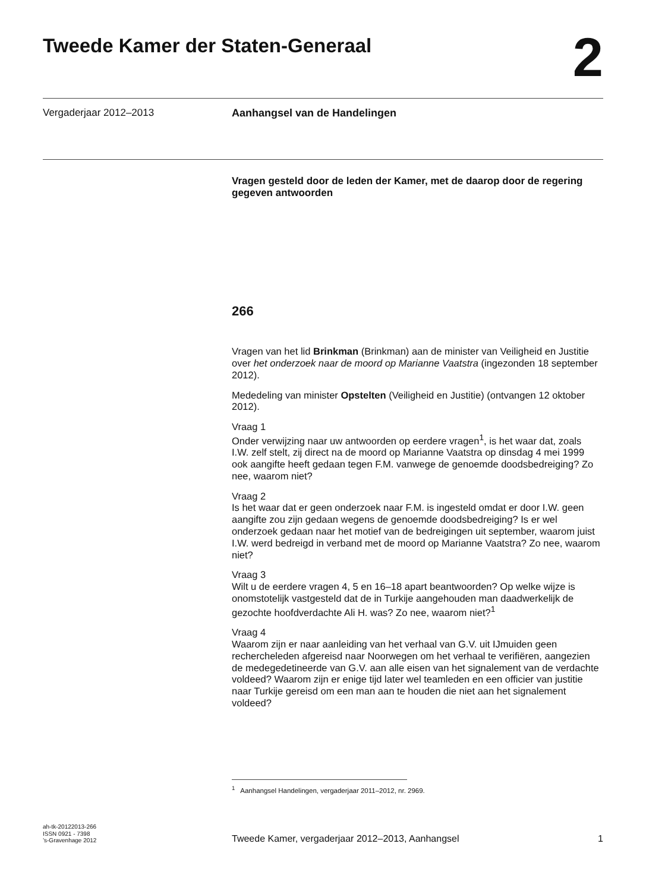Tweede Kamer der Staten-Generaal
2
Vergaderjaar 2012–2013 Aanhangsel van de Handelingen
Vragen gesteld door de leden der Kamer, met de daarop door de regering gegeven antwoorden
266
Vragen van het lid Brinkman (Brinkman) aan de minister van Veiligheid en Justitie over het onderzoek naar de moord op Marianne Vaatstra (ingezonden 18 september 2012).
Mededeling van minister Opstelten (Veiligheid en Justitie) (ontvangen 12 oktober 2012).
Vraag 1
Onder verwijzing naar uw antwoorden op eerdere vragen<sup>1</sup>, is het waar dat, zoals I.W. zelf stelt, zij direct na de moord op Marianne Vaatstra op dinsdag 4 mei 1999 ook aangifte heeft gedaan tegen F.M. vanwege de genoemde doodsbedreiging? Zo nee, waarom niet?
Vraag 2
Is het waar dat er geen onderzoek naar F.M. is ingesteld omdat er door I.W. geen aangifte zou zijn gedaan wegens de genoemde doodsbedreiging? Is er wel onderzoek gedaan naar het motief van de bedreigingen uit september, waarom juist I.W. werd bedreigd in verband met de moord op Marianne Vaatstra? Zo nee, waarom niet?
Vraag 3
Wilt u de eerdere vragen 4, 5 en 16–18 apart beantwoorden? Op welke wijze is onomstotelijk vastgesteld dat de in Turkije aangehouden man daadwerkelijk de gezochte hoofdverdachte Ali H. was? Zo nee, waarom niet?<sup>1</sup>
Vraag 4
Waarom zijn er naar aanleiding van het verhaal van G.V. uit IJmuiden geen rechercheleden afgereisd naar Noorwegen om het verhaal te verifiëren, aangezien de medegedetineerde van G.V. aan alle eisen van het signalement van de verdachte voldeed? Waarom zijn er enige tijd later wel teamleden en een officier van justitie naar Turkije gereisd om een man aan te houden die niet aan het signalement voldeed?
<sup>1</sup> Aanhangsel Handelingen, vergaderjaar 2011–2012, nr. 2969.
ah-tk-20122013-266
ISSN 0921 - 7398
’s-Gravenhage 2012
Tweede Kamer, vergaderjaar 2012–2013, Aanhangsel
1